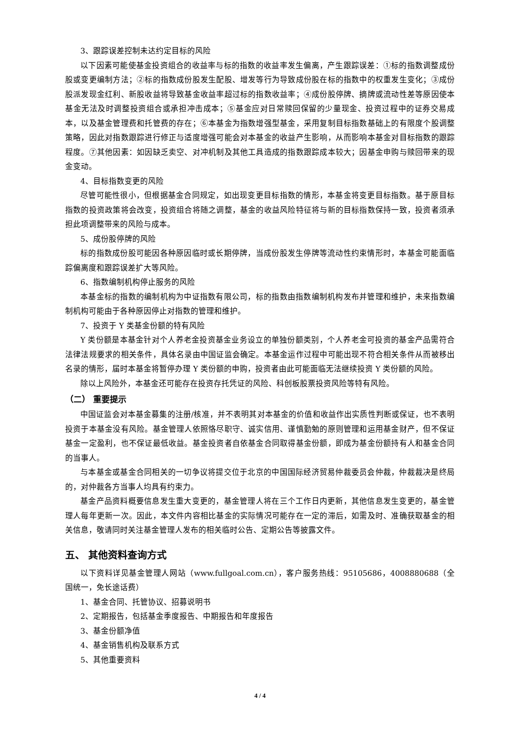3、跟踪误差控制未达约定目标的风险
以下因素可能使基金投资组合的收益率与标的指数的收益率发生偏离，产生跟踪误差：①标的指数调整成份股或变更编制方法；②标的指数成份股发生配股、增发等行为导致成份股在标的指数中的权重发生变化；③成份股派发现金红利、新股收益将导致基金收益率超过标的指数收益率；④成份股停牌、摘牌或流动性差等原因使本基金无法及时调整投资组合或承担冲击成本；⑤基金应对日常赎回保留的少量现金、投资过程中的证券交易成本，以及基金管理费和托管费的存在；⑥本基金为指数增强型基金，采用复制目标指数基础上的有限度个股调整策略，因此对指数跟踪进行修正与适度增强可能会对本基金的收益产生影响，从而影响本基金对目标指数的跟踪程度。⑦其他因素：如因缺乏卖空、对冲机制及其他工具造成的指数跟踪成本较大；因基金申购与赎回带来的现金变动。
4、目标指数变更的风险
尽管可能性很小，但根据基金合同规定，如出现变更目标指数的情形，本基金将变更目标指数。基于原目标指数的投资政策将会改变，投资组合将随之调整，基金的收益风险特征将与新的目标指数保持一致，投资者须承担此项调整带来的风险与成本。
5、成份股停牌的风险
标的指数成份股可能因各种原因临时或长期停牌，当成份股发生停牌等流动性约束情形时，本基金可能面临踪偏离度和跟踪误差扩大等风险。
6、指数编制机构停止服务的风险
本基金标的指数的编制机构为中证指数有限公司，标的指数由指数编制机构发布并管理和维护，未来指数编制机构可能由于各种原因停止对指数的管理和维护。
7、投资于 Y 类基金份额的特有风险
Y 类份额是本基金针对个人养老金投资基金业务设立的单独份额类别，个人养老金可投资的基金产品需符合法律法规要求的相关条件，具体名录由中国证监会确定。本基金运作过程中可能出现不符合相关条件从而被移出名录的情形，届时本基金将暂停办理 Y 类份额的申购，投资者由此可能面临无法继续投资 Y 类份额的风险。
除以上风险外，本基金还可能存在投资存托凭证的风险、科创板股票投资风险等特有风险。
（二） 重要提示
中国证监会对本基金募集的注册/核准，并不表明其对本基金的价值和收益作出实质性判断或保证，也不表明投资于本基金没有风险。基金管理人依照恪尽职守、诚实信用、谨慎勤勉的原则管理和运用基金财产，但不保证基金一定盈利，也不保证最低收益。基金投资者自依基金合同取得基金份额，即成为基金份额持有人和基金合同的当事人。
与本基金或基金合同相关的一切争议将提交位于北京的中国国际经济贸易仲裁委员会仲裁，仲裁裁决是终局的，对仲裁各方当事人均具有约束力。
基金产品资料概要信息发生重大变更的，基金管理人将在三个工作日内更新，其他信息发生变更的，基金管理人每年更新一次。因此，本文件内容相比基金的实际情况可能存在一定的滞后，如需及时、准确获取基金的相关信息，敬请同时关注基金管理人发布的相关临时公告、定期公告等披露文件。
五、 其他资料查询方式
以下资料详见基金管理人网站（www.fullgoal.com.cn），客户服务热线：95105686，4008880688（全国统一，免长途话费）
1、基金合同、托管协议、招募说明书
2、定期报告，包括基金季度报告、中期报告和年度报告
3、基金份额净值
4、基金销售机构及联系方式
5、其他重要资料
4 / 4